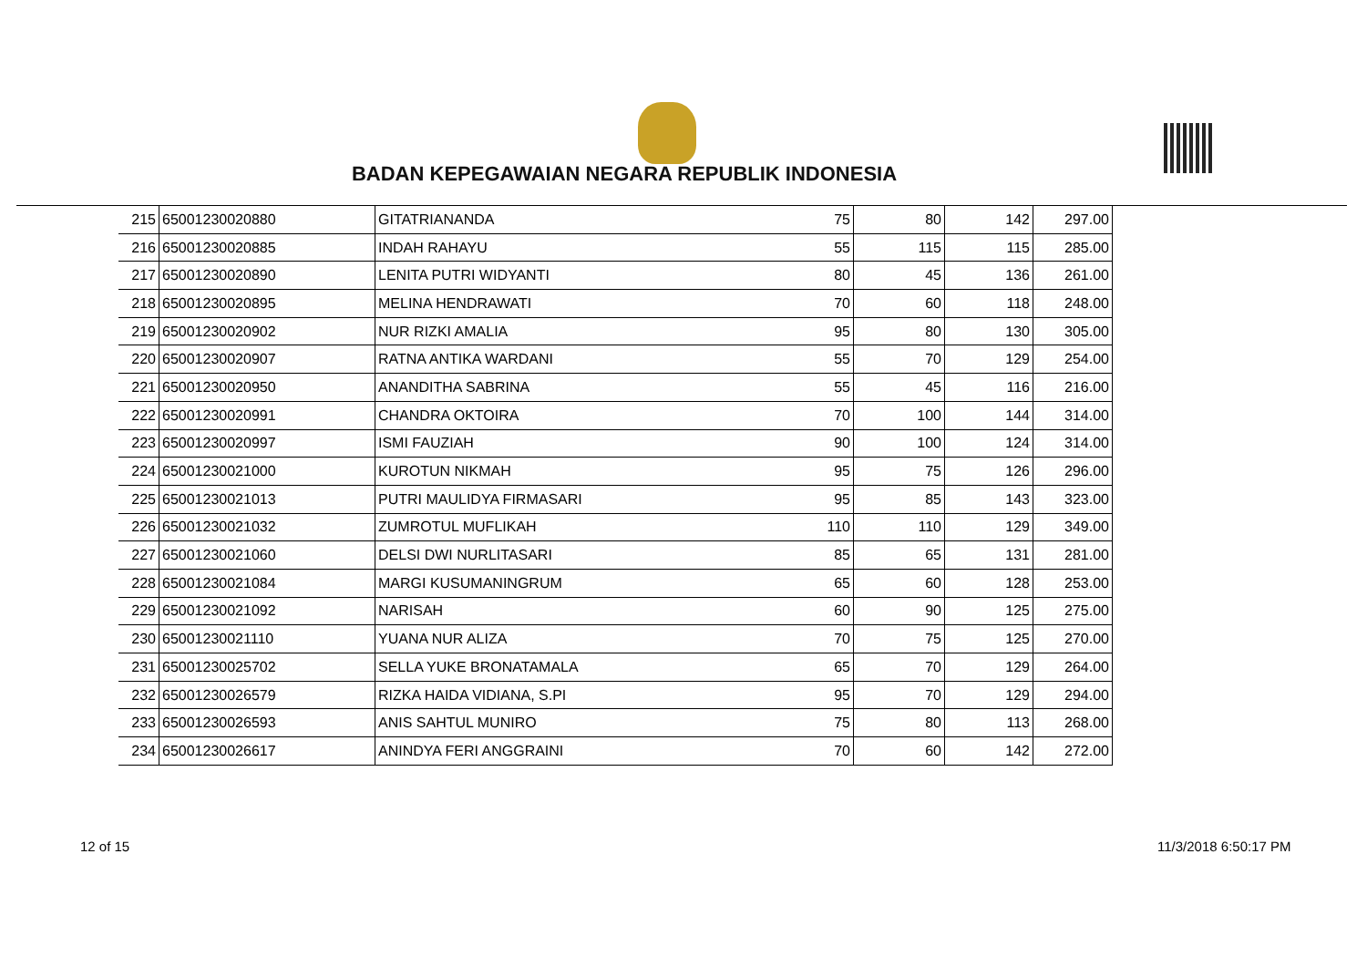BADAN KEPEGAWAIAN NEGARA REPUBLIK INDONESIA
| 215 | 65001230020880 | GITATRIANANDA | 75 | 80 | 142 | 297.00 |
| 216 | 65001230020885 | INDAH RAHAYU | 55 | 115 | 115 | 285.00 |
| 217 | 65001230020890 | LENITA PUTRI WIDYANTI | 80 | 45 | 136 | 261.00 |
| 218 | 65001230020895 | MELINA HENDRAWATI | 70 | 60 | 118 | 248.00 |
| 219 | 65001230020902 | NUR RIZKI AMALIA | 95 | 80 | 130 | 305.00 |
| 220 | 65001230020907 | RATNA ANTIKA WARDANI | 55 | 70 | 129 | 254.00 |
| 221 | 65001230020950 | ANANDITHA SABRINA | 55 | 45 | 116 | 216.00 |
| 222 | 65001230020991 | CHANDRA OKTOIRA | 70 | 100 | 144 | 314.00 |
| 223 | 65001230020997 | ISMI FAUZIAH | 90 | 100 | 124 | 314.00 |
| 224 | 65001230021000 | KUROTUN NIKMAH | 95 | 75 | 126 | 296.00 |
| 225 | 65001230021013 | PUTRI MAULIDYA FIRMASARI | 95 | 85 | 143 | 323.00 |
| 226 | 65001230021032 | ZUMROTUL MUFLIKAH | 110 | 110 | 129 | 349.00 |
| 227 | 65001230021060 | DELSI DWI NURLITASARI | 85 | 65 | 131 | 281.00 |
| 228 | 65001230021084 | MARGI KUSUMANINGRUM | 65 | 60 | 128 | 253.00 |
| 229 | 65001230021092 | NARISAH | 60 | 90 | 125 | 275.00 |
| 230 | 65001230021110 | YUANA NUR ALIZA | 70 | 75 | 125 | 270.00 |
| 231 | 65001230025702 | SELLA YUKE BRONATAMALA | 65 | 70 | 129 | 264.00 |
| 232 | 65001230026579 | RIZKA HAIDA VIDIANA, S.PI | 95 | 70 | 129 | 294.00 |
| 233 | 65001230026593 | ANIS SAHTUL MUNIRO | 75 | 80 | 113 | 268.00 |
| 234 | 65001230026617 | ANINDYA FERI ANGGRAINI | 70 | 60 | 142 | 272.00 |
12 of 15 11/3/2018 6:50:17 PM